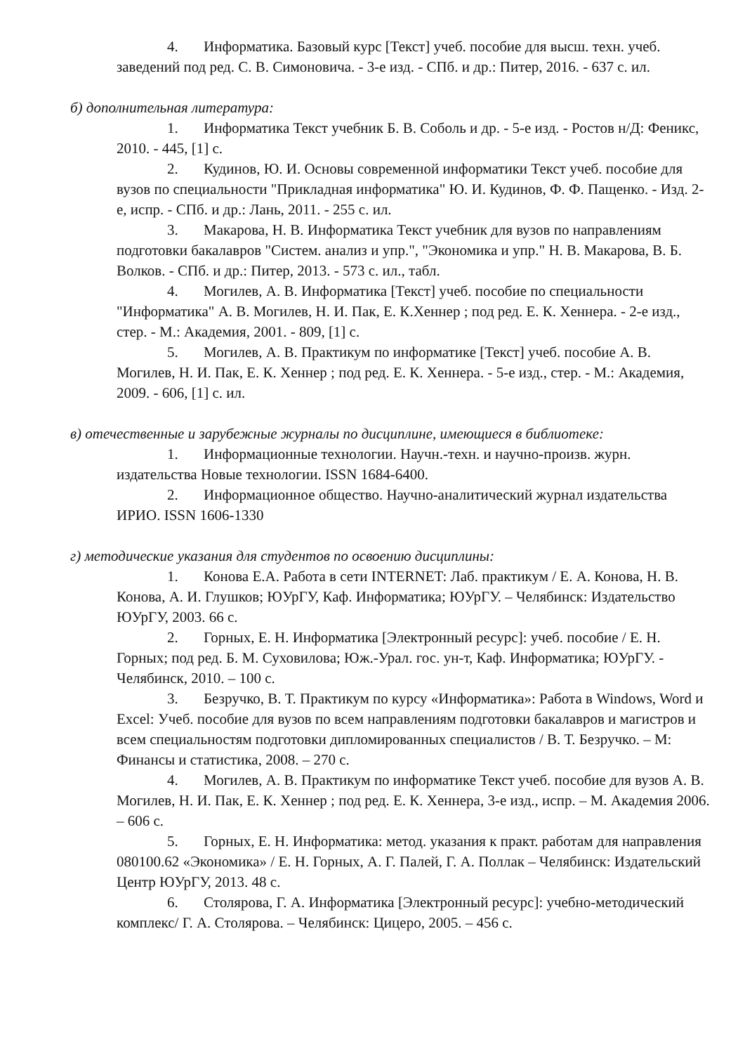4. Информатика. Базовый курс [Текст] учеб. пособие для высш. техн. учеб. заведений под ред. С. В. Симоновича. - 3-е изд. - СПб. и др.: Питер, 2016. - 637 с. ил.
б) дополнительная литература:
1. Информатика Текст учебник Б. В. Соболь и др. - 5-е изд. - Ростов н/Д: Феникс, 2010. - 445, [1] с.
2. Кудинов, Ю. И. Основы современной информатики Текст учеб. пособие для вузов по специальности "Прикладная информатика" Ю. И. Кудинов, Ф. Ф. Пащенко. - Изд. 2-е, испр. - СПб. и др.: Лань, 2011. - 255 с. ил.
3. Макарова, Н. В. Информатика Текст учебник для вузов по направлениям подготовки бакалавров "Систем. анализ и упр.", "Экономика и упр." Н. В. Макарова, В. Б. Волков. - СПб. и др.: Питер, 2013. - 573 с. ил., табл.
4. Могилев, А. В. Информатика [Текст] учеб. пособие по специальности "Информатика" А. В. Могилев, Н. И. Пак, Е. К.Хеннер ; под ред. Е. К. Хеннера. - 2-е изд., стер. - М.: Академия, 2001. - 809, [1] с.
5. Могилев, А. В. Практикум по информатике [Текст] учеб. пособие А. В. Могилев, Н. И. Пак, Е. К. Хеннер ; под ред. Е. К. Хеннера. - 5-е изд., стер. - М.: Академия, 2009. - 606, [1] с. ил.
в) отечественные и зарубежные журналы по дисциплине, имеющиеся в библиотеке:
1. Информационные технологии. Научн.-техн. и научно-произв. журн. издательства Новые технологии. ISSN 1684-6400.
2. Информационное общество. Научно-аналитический журнал издательства ИРИО. ISSN 1606-1330
г) методические указания для студентов по освоению дисциплины:
1. Конова Е.А. Работа в сети INTERNET: Лаб. практикум / Е. А. Конова, Н. В. Конова, А. И. Глушков; ЮУрГУ, Каф. Информатика; ЮУрГУ. – Челябинск: Издательство ЮУрГУ, 2003. 66 с.
2. Горных, Е. Н. Информатика [Электронный ресурс]: учеб. пособие / Е. Н. Горных; под ред. Б. М. Суховилова; Юж.-Урал. гос. ун-т, Каф. Информатика; ЮУрГУ. - Челябинск, 2010. – 100 с.
3. Безручко, В. Т. Практикум по курсу «Информатика»: Работа в Windows, Word и Excel: Учеб. пособие для вузов по всем направлениям подготовки бакалавров и магистров и всем специальностям подготовки дипломированных специалистов / В. Т. Безручко. – М: Финансы и статистика, 2008. – 270 с.
4. Могилев, А. В. Практикум по информатике Текст учеб. пособие для вузов А. В. Могилев, Н. И. Пак, Е. К. Хеннер ; под ред. Е. К. Хеннера, 3-е изд., испр. – М. Академия 2006. – 606 с.
5. Горных, Е. Н. Информатика: метод. указания к практ. работам для направления 080100.62 «Экономика» / Е. Н. Горных, А. Г. Палей, Г. А. Поллак – Челябинск: Издательский Центр ЮУрГУ, 2013. 48 с.
6. Столярова, Г. А. Информатика [Электронный ресурс]: учебно-методический комплекс/ Г. А. Столярова. – Челябинск: Цицеро, 2005. – 456 с.